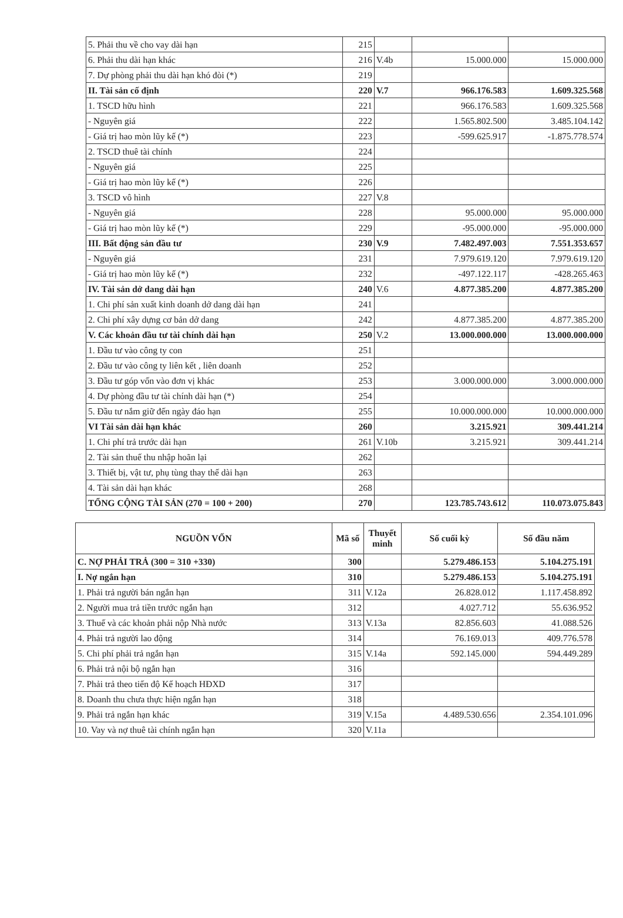| 5. Phải thu về cho vay dài hạn | 215 | | | |
| 6. Phải thu dài hạn khác | 216 | V.4b | 15.000.000 | 15.000.000 |
| 7. Dự phòng phải thu dài hạn khó đòi (*) | 219 | | | |
| II. Tài sản cố định | 220 | V.7 | 966.176.583 | 1.609.325.568 |
| 1. TSCD hữu hình | 221 | | 966.176.583 | 1.609.325.568 |
| - Nguyên giá | 222 | | 1.565.802.500 | 3.485.104.142 |
| - Giá trị hao mòn lũy kế (*) | 223 | | -599.625.917 | -1.875.778.574 |
| 2. TSCD thuê tài chính | 224 | | | |
| - Nguyên giá | 225 | | | |
| - Giá trị hao mòn lũy kế (*) | 226 | | | |
| 3. TSCD vô hình | 227 | V.8 | | |
| - Nguyên giá | 228 | | 95.000.000 | 95.000.000 |
| - Giá trị hao mòn lũy kế (*) | 229 | | -95.000.000 | -95.000.000 |
| III. Bất động sản đầu tư | 230 | V.9 | 7.482.497.003 | 7.551.353.657 |
| - Nguyên giá | 231 | | 7.979.619.120 | 7.979.619.120 |
| - Giá trị hao mòn lũy kế (*) | 232 | | -497.122.117 | -428.265.463 |
| IV. Tài sản dở dang dài hạn | 240 | V.6 | 4.877.385.200 | 4.877.385.200 |
| 1. Chi phí sản xuất kinh doanh dở dang dài hạn | 241 | | | |
| 2. Chi phí xây dựng cơ bản dở dang | 242 | | 4.877.385.200 | 4.877.385.200 |
| V. Các khoản đầu tư tài chính dài hạn | 250 | V.2 | 13.000.000.000 | 13.000.000.000 |
| 1. Đầu tư vào công ty con | 251 | | | |
| 2. Đầu tư vào công ty liên kết , liên doanh | 252 | | | |
| 3. Đầu tư góp vốn vào đơn vị khác | 253 | | 3.000.000.000 | 3.000.000.000 |
| 4. Dự phòng đầu tư tài chính dài hạn (*) | 254 | | | |
| 5. Đầu tư nắm giữ đến ngày đáo hạn | 255 | | 10.000.000.000 | 10.000.000.000 |
| VI Tài sản dài hạn khác | 260 | | 3.215.921 | 309.441.214 |
| 1. Chi phí trả trước dài hạn | 261 | V.10b | 3.215.921 | 309.441.214 |
| 2. Tài sản thuế thu nhập hoãn lại | 262 | | | |
| 3. Thiết bị, vật tư, phụ tùng thay thế dài hạn | 263 | | | |
| 4. Tài sản dài hạn khác | 268 | | | |
| TỔNG CỘNG TÀI SẢN (270 = 100 + 200) | 270 | | 123.785.743.612 | 110.073.075.843 |
| NGUỒN VỐN | Mã số | Thuyết minh | Số cuối kỳ | Số đầu năm |
| --- | --- | --- | --- | --- |
| C. NỢ PHẢI TRẢ (300 = 310 +330) | 300 | | 5.279.486.153 | 5.104.275.191 |
| I. Nợ ngắn hạn | 310 | | 5.279.486.153 | 5.104.275.191 |
| 1. Phải trả người bán ngắn hạn | 311 | V.12a | 26.828.012 | 1.117.458.892 |
| 2. Người mua trả tiền trước ngắn hạn | 312 | | 4.027.712 | 55.636.952 |
| 3. Thuế và các khoản phải nộp Nhà nước | 313 | V.13a | 82.856.603 | 41.088.526 |
| 4. Phải trả người lao động | 314 | | 76.169.013 | 409.776.578 |
| 5. Chi phí phải trả ngắn hạn | 315 | V.14a | 592.145.000 | 594.449.289 |
| 6. Phải trả nội bộ ngắn hạn | 316 | | | |
| 7. Phải trả theo tiến độ Kế hoạch HĐXD | 317 | | | |
| 8. Doanh thu chưa thực hiện ngắn hạn | 318 | | | |
| 9. Phải trả ngắn hạn khác | 319 | V.15a | 4.489.530.656 | 2.354.101.096 |
| 10. Vay và nợ thuê tài chính ngắn hạn | 320 | V.11a | | |